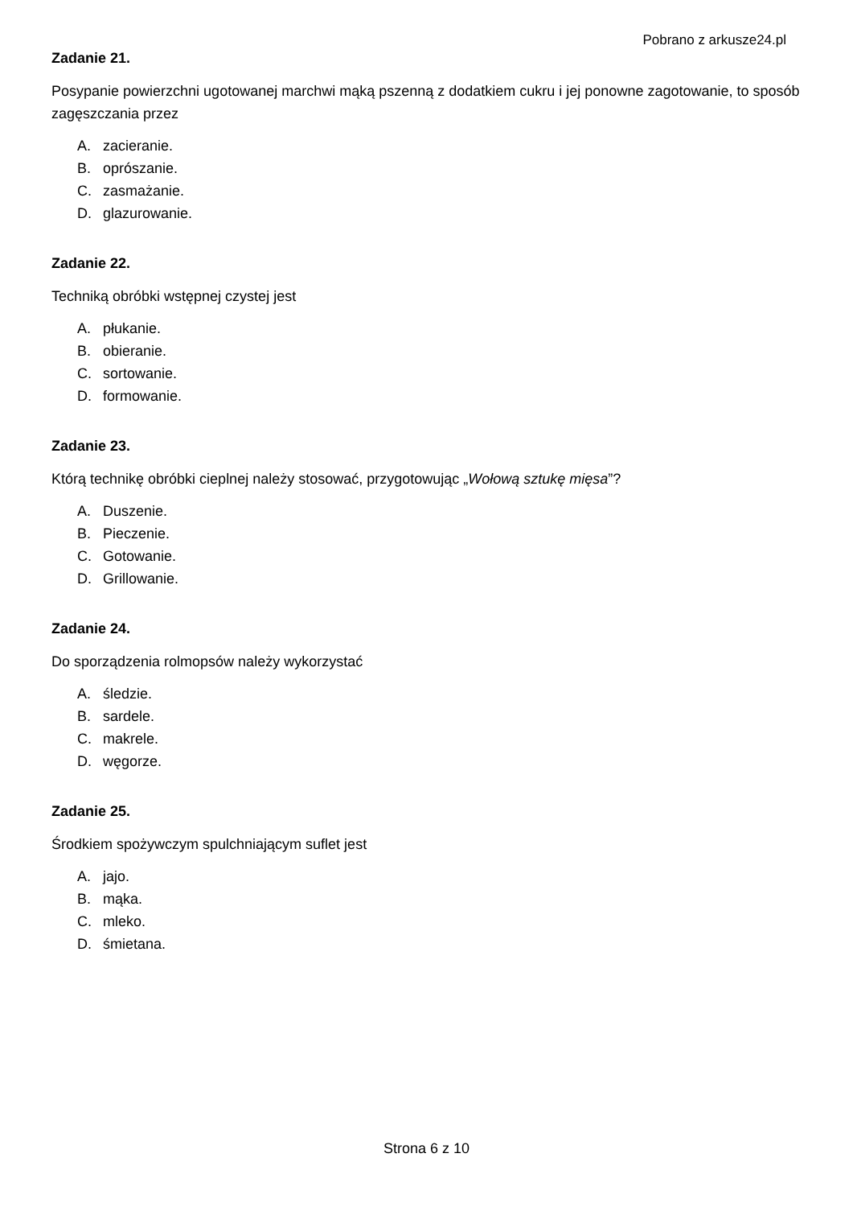Pobrano z arkusze24.pl
Zadanie 21.
Posypanie powierzchni ugotowanej marchwi mąką pszenną z dodatkiem cukru i jej ponowne zagotowanie, to sposób zagęszczania przez
A. zacieranie.
B. oprószanie.
C. zasmażanie.
D. glazurowanie.
Zadanie 22.
Techniką obróbki wstępnej czystej jest
A. płukanie.
B. obieranie.
C. sortowanie.
D. formowanie.
Zadanie 23.
Którą technikę obróbki cieplnej należy stosować, przygotowując „Wołową sztukę mięsa”?
A. Duszenie.
B. Pieczenie.
C. Gotowanie.
D. Grillowanie.
Zadanie 24.
Do sporządzenia rolmopsów należy wykorzystać
A. śledzie.
B. sardele.
C. makrele.
D. węgorze.
Zadanie 25.
Środkiem spożywczym spulchniającym suflet jest
A. jajo.
B. mąka.
C. mleko.
D. śmietana.
Strona 6 z 10